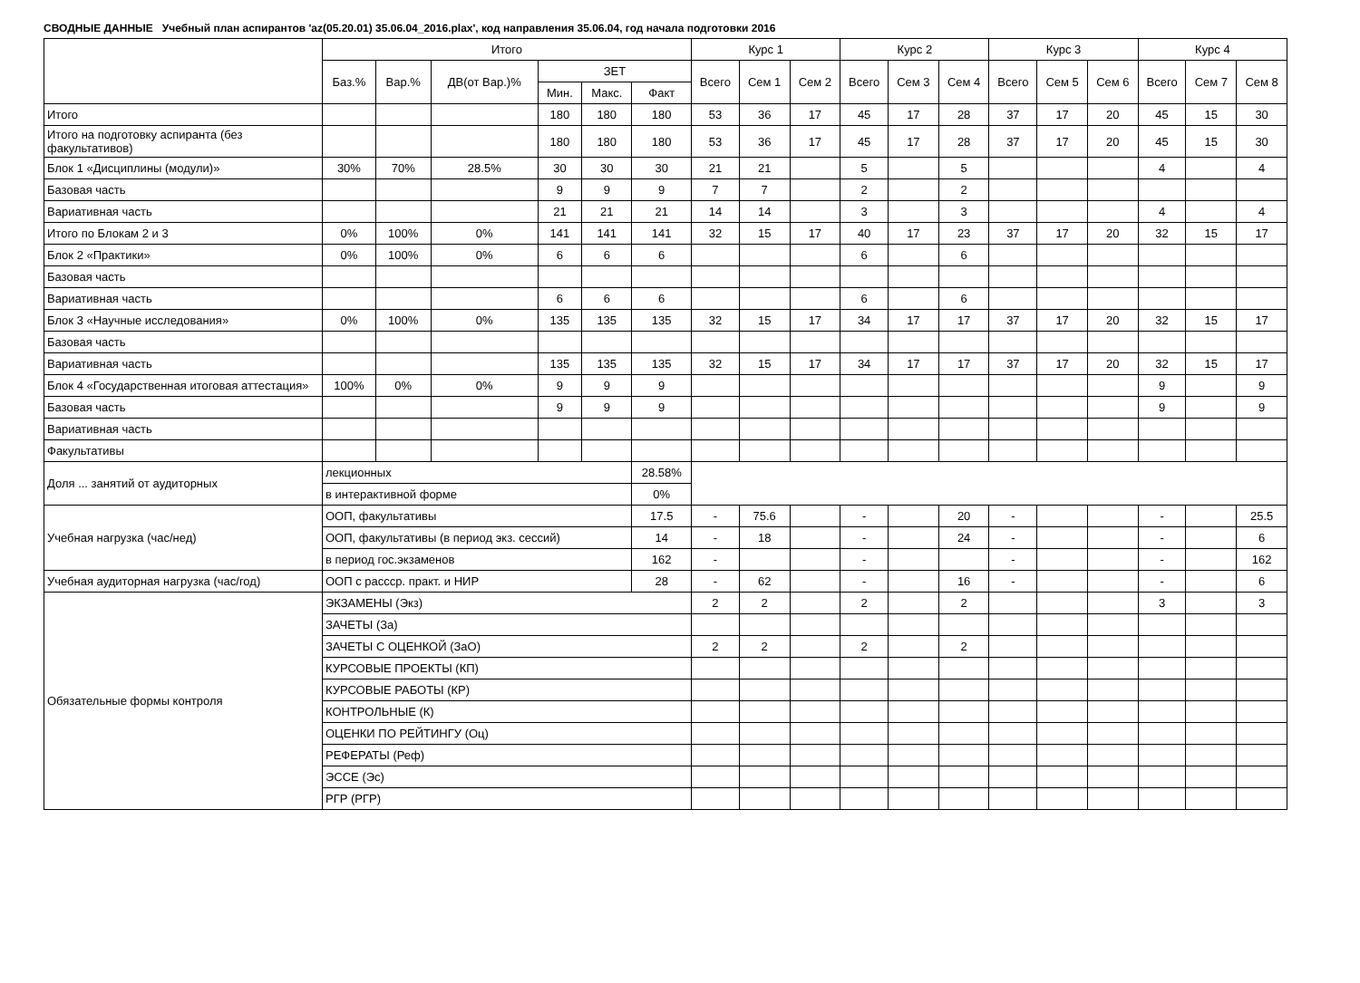СВОДНЫЕ ДАННЫЕ Учебный план аспирантов 'az(05.20.01) 35.06.04_2016.plax', код направления 35.06.04, год начала подготовки 2016
| | Итого | | | | | | Курс 1 | | | Курс 2 | | | Курс 3 | | | Курс 4 | | |
| --- | --- | --- | --- | --- | --- | --- | --- | --- | --- | --- | --- | --- | --- | --- | --- | --- | --- | --- |
| | Баз.% | Вар.% | ДВ(от Вар.)% | ЗЕТ | | | Всего | Сем 1 | Сем 2 | Всего | Сем 3 | Сем 4 | Всего | Сем 5 | Сем 6 | Всего | Сем 7 | Сем 8 |
| | | | | Мин. | Макс. | Факт | | | | | | | | | | | | |
| Итого | | | | 180 | 180 | 180 | 53 | 36 | 17 | 45 | 17 | 28 | 37 | 17 | 20 | 45 | 15 | 30 |
| Итого на подготовку аспиранта (без факультативов) | | | | 180 | 180 | 180 | 53 | 36 | 17 | 45 | 17 | 28 | 37 | 17 | 20 | 45 | 15 | 30 |
| Блок 1 «Дисциплины (модули)» | 30% | 70% | 28.5% | 30 | 30 | 30 | 21 | 21 | | 5 | | 5 | | | | 4 | | 4 |
| Базовая часть | | | | 9 | 9 | 9 | 7 | 7 | | 2 | | 2 | | | | | | |
| Вариативная часть | | | | 21 | 21 | 21 | 14 | 14 | | 3 | | 3 | | | | 4 | | 4 |
| Итого по Блокам 2 и 3 | 0% | 100% | 0% | 141 | 141 | 141 | 32 | 15 | 17 | 40 | 17 | 23 | 37 | 17 | 20 | 32 | 15 | 17 |
| Блок 2 «Практики» | 0% | 100% | 0% | 6 | 6 | 6 | | | | 6 | | 6 | | | | | | |
| Базовая часть | | | | | | | | | | | | | | | | | | |
| Вариативная часть | | | | 6 | 6 | 6 | | | | 6 | | 6 | | | | | | |
| Блок 3 «Научные исследования» | 0% | 100% | 0% | 135 | 135 | 135 | 32 | 15 | 17 | 34 | 17 | 17 | 37 | 17 | 20 | 32 | 15 | 17 |
| Базовая часть | | | | | | | | | | | | | | | | | | |
| Вариативная часть | | | | 135 | 135 | 135 | 32 | 15 | 17 | 34 | 17 | 17 | 37 | 17 | 20 | 32 | 15 | 17 |
| Блок 4 «Государственная итоговая аттестация» | 100% | 0% | 0% | 9 | 9 | 9 | | | | | | | | | | 9 | | 9 |
| Базовая часть | | | | 9 | 9 | 9 | | | | | | | | | | 9 | | 9 |
| Вариативная часть | | | | | | | | | | | | | | | | | | |
| Факультативы | | | | | | | | | | | | | | | | | | |
| Доля ... занятий от аудиторных | лекционных | | | | | 28.58% | | | | | | | | | | | | |
| | в интерактивной форме | | | | | 0% | | | | | | | | | | | | |
| Учебная нагрузка (час/нед) | ООП, факультативы | | | | | 17.5 | - | 75.6 | | - | | 20 | - | | | - | | 25.5 |
| | ООП, факультативы (в период экз. сессий) | | | | | 14 | - | 18 | | - | | 24 | - | | | - | | 6 |
| | в период гос.экзаменов | | | | | 162 | - | | | - | | | - | | | - | | 162 |
| Учебная аудиторная нагрузка (час/год) | ООП с рассср. практ. и НИР | | | | | 28 | - | 62 | | - | | 16 | - | | | - | | 6 |
| Обязательные формы контроля | ЭКЗАМЕНЫ (Экз) | | | | | | 2 | 2 | | 2 | | 2 | | | | 3 | | 3 |
| | ЗАЧЕТЫ (За) | | | | | | | | | | | | | | | | | |
| | ЗАЧЕТЫ С ОЦЕНКОЙ (ЗаО) | | | | | | 2 | 2 | | 2 | | 2 | | | | | | |
| | КУРСОВЫЕ ПРОЕКТЫ (КП) | | | | | | | | | | | | | | | | | |
| | КУРСОВЫЕ РАБОТЫ (КР) | | | | | | | | | | | | | | | | | |
| | КОНТРОЛЬНЫЕ (К) | | | | | | | | | | | | | | | | | |
| | ОЦЕНКИ ПО РЕЙТИНГУ (Оц) | | | | | | | | | | | | | | | | | |
| | РЕФЕРАТЫ (Реф) | | | | | | | | | | | | | | | | | |
| | ЭССЕ (Эс) | | | | | | | | | | | | | | | | | |
| | РГР (РГР) | | | | | | | | | | | | | | | | | |